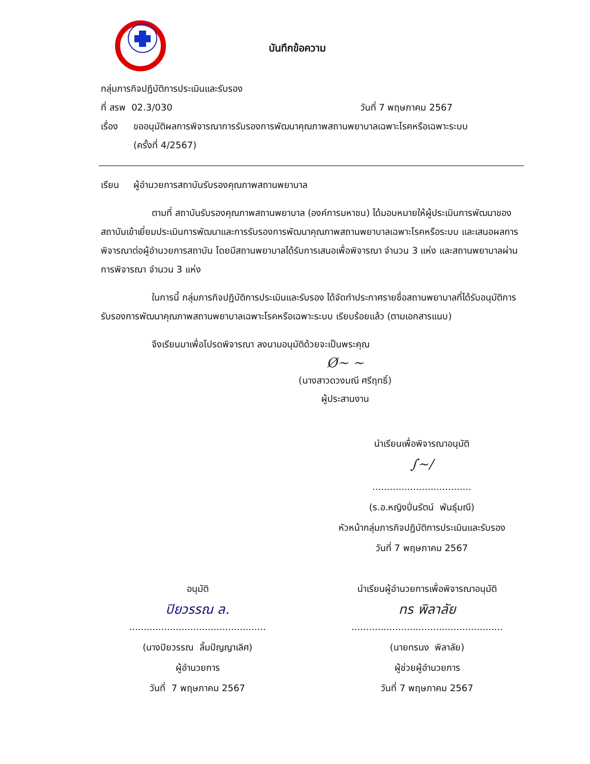บันทึกข้อความ
กลุ่มภารกิจปฏิบัติการประเมินและรับรอง
ที่ สรพ 02.3/030 วันที่ 7 พฤษภาคม 2567
เรื่อง
ขออนุมัติผลการพิจารณาการรับรองการพัฒนาคุณภาพสถานพยาบาลเฉพาะโรคหรือเฉพาะระบบ
(ครั้งที่ 4/2567)
เรียน ผู้อำนวยการสถาบันรับรองคุณภาพสถานพยาบาล
ตามที่ สถาบันรับรองคุณภาพสถานพยาบาล (องค์การมหาชน) ได้มอบหมายให้ผู้ประเมินการพัฒนาของสถาบันเข้าเยี่ยมประเมินการพัฒนาและการรับรองการพัฒนาคุณภาพสถานพยาบาลเฉพาะโรคหรือระบบ และเสนอผลการพิจารณาต่อผู้อำนวยการสถาบัน โดยมีสถานพยาบาลได้รับการเสนอเพื่อพิจารณา จำนวน 3 แห่ง และสถานพยาบาลผ่านการพิจารณา จำนวน 3 แห่ง
ในการนี้ กลุ่มภารกิจปฏิบัติการประเมินและรับรอง ได้จัดทำประกาศรายชื่อสถานพยาบาลที่ได้รับอนุมัติการรับรองการพัฒนาคุณภาพสถานพยาบาลเฉพาะโรคหรือเฉพาะระบบ เรียบร้อยแล้ว (ตามเอกสารแนบ)
จึงเรียนมาเพื่อโปรดพิจารณา ลงนามอนุมัติด้วยจะเป็นพระคุณ
Ø~ ~
(นางสาวดวงมณี ศรีฤทธิ์)
ผู้ประสานงาน
นำเรียนเพื่อพิจารณาอนุมัติ
∫~/
..................................
(ร.อ.หญิงปิ่นรัตน์ พันธุ์มณี)
หัวหน้ากลุ่มภารกิจปฏิบัติการประเมินและรับรอง
วันที่ 7 พฤษภาคม 2567
อนุมัติ
ปิยวรรณ ล.
...............................................
(นางปิยวรรณ ลิ้มปัญญาเลิศ)
ผู้อำนวยการ
วันที่ 7 พฤษภาคม 2567
นำเรียนผู้อำนวยการเพื่อพิจารณาอนุมัติ
ทร พิลาลัย
....................................................
(นายทรนง พิลาลัย)
ผู้ช่วยผู้อำนวยการ
วันที่ 7 พฤษภาคม 2567